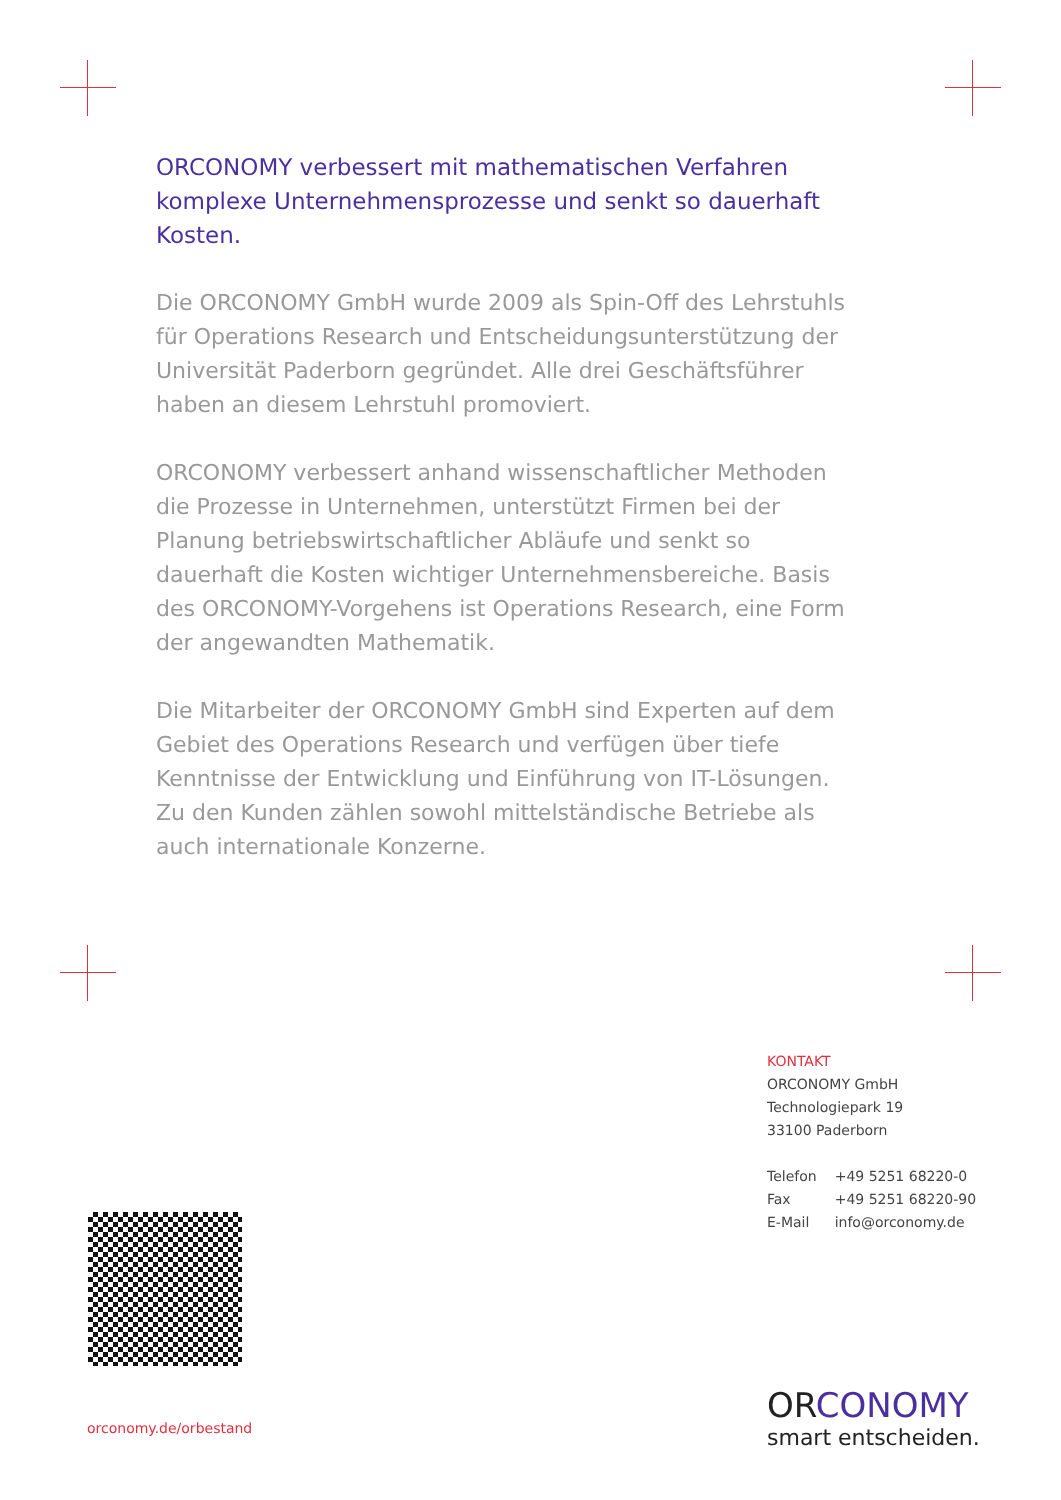ORCONOMY verbessert mit mathematischen Verfahren komplexe Unternehmensprozesse und senkt so dauerhaft Kosten.
Die ORCONOMY GmbH wurde 2009 als Spin-Off des Lehrstuhls für Operations Research und Entscheidungsunterstützung der Universität Paderborn gegründet. Alle drei Geschäftsführer haben an diesem Lehrstuhl promoviert.
ORCONOMY verbessert anhand wissenschaftlicher Methoden die Prozesse in Unternehmen, unterstützt Firmen bei der Planung betriebswirtschaftlicher Abläufe und senkt so dauerhaft die Kosten wichtiger Unternehmensbereiche. Basis des ORCONOMY-Vorgehens ist Operations Research, eine Form der angewandten Mathematik.
Die Mitarbeiter der ORCONOMY GmbH sind Experten auf dem Gebiet des Operations Research und verfügen über tiefe Kenntnisse der Entwicklung und Einführung von IT-Lösungen. Zu den Kunden zählen sowohl mittelständische Betriebe als auch internationale Konzerne.
KONTAKT
ORCONOMY GmbH
Technologiepark 19
33100 Paderborn
| Telefon | +49 5251 68220-0 |
| Fax | +49 5251 68220-90 |
| E-Mail | info@orconomy.de |
orconomy.de/orbestand
ORCONOMY
smart entscheiden.